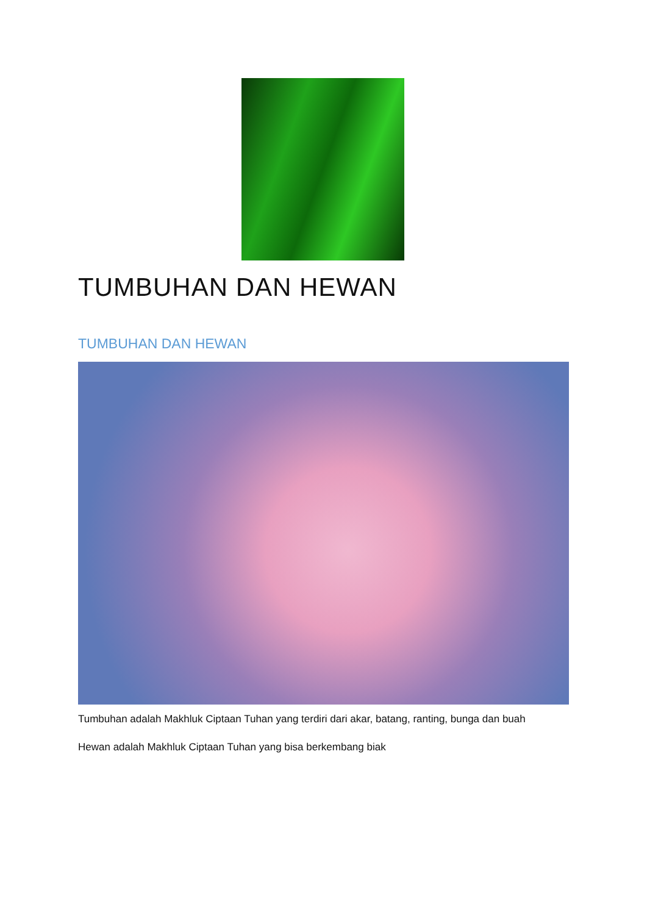TUMBUHAN DAN HEWAN
TUMBUHAN DAN HEWAN
Tumbuhan adalah Makhluk Ciptaan Tuhan yang terdiri dari akar, batang, ranting, bunga dan buah
Hewan adalah Makhluk Ciptaan Tuhan yang bisa berkembang biak